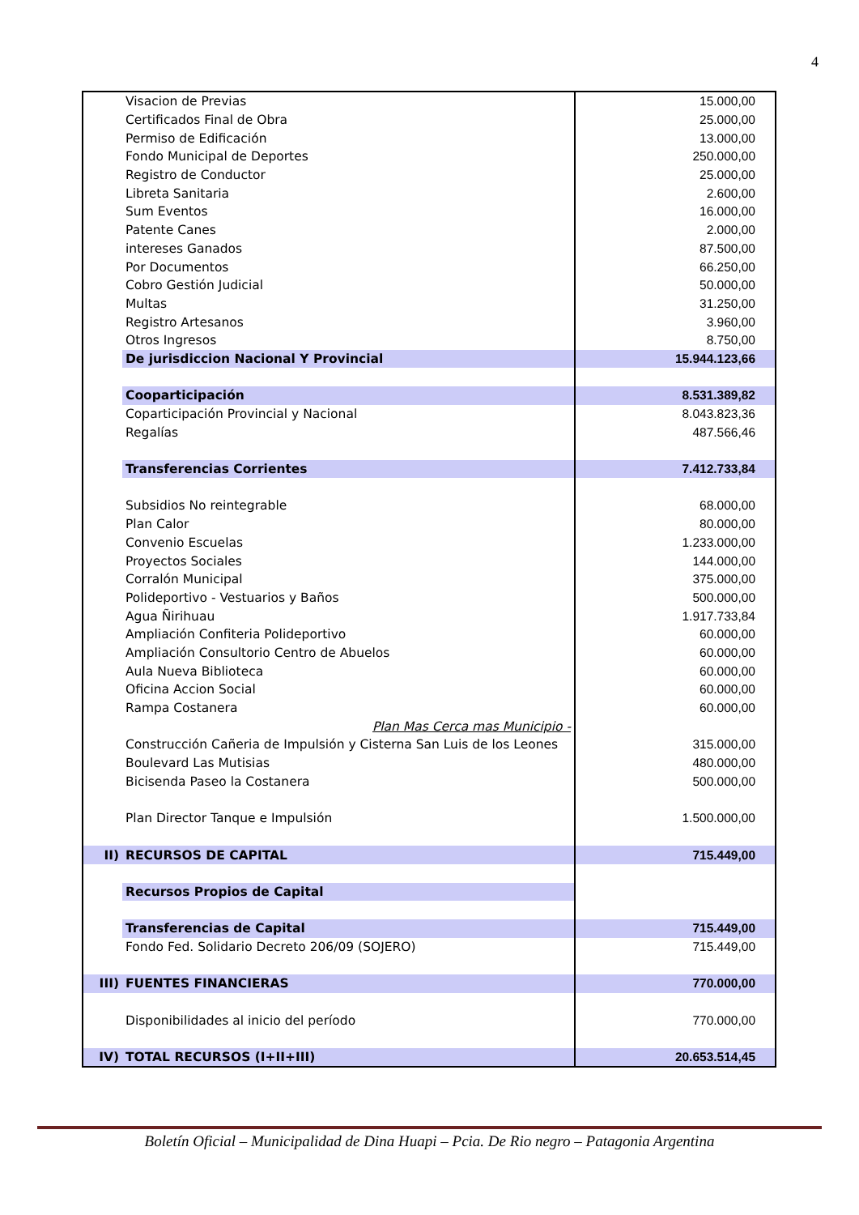4
| | Visacion de Previas | 15.000,00 |
| | Certificados Final de Obra | 25.000,00 |
| | Permiso de Edificación | 13.000,00 |
| | Fondo Municipal de Deportes | 250.000,00 |
| | Registro de Conductor | 25.000,00 |
| | Libreta Sanitaria | 2.600,00 |
| | Sum Eventos | 16.000,00 |
| | Patente Canes | 2.000,00 |
| | intereses Ganados | 87.500,00 |
| | Por Documentos | 66.250,00 |
| | Cobro Gestión Judicial | 50.000,00 |
| | Multas | 31.250,00 |
| | Registro Artesanos | 3.960,00 |
| | Otros Ingresos | 8.750,00 |
| | De jurisdiccion Nacional Y Provincial | 15.944.123,66 |
| | Cooparticipación | 8.531.389,82 |
| | Coparticipación Provincial y Nacional | 8.043.823,36 |
| | Regalías | 487.566,46 |
| | Transferencias Corrientes | 7.412.733,84 |
| | Subsidios No reintegrable | 68.000,00 |
| | Plan Calor | 80.000,00 |
| | Convenio Escuelas | 1.233.000,00 |
| | Proyectos Sociales | 144.000,00 |
| | Corralón Municipal | 375.000,00 |
| | Polideportivo - Vestuarios y Baños | 500.000,00 |
| | Agua Ñirihuau | 1.917.733,84 |
| | Ampliación Confiteria Polideportivo | 60.000,00 |
| | Ampliación Consultorio Centro de Abuelos | 60.000,00 |
| | Aula Nueva Biblioteca | 60.000,00 |
| | Oficina Accion Social | 60.000,00 |
| | Rampa Costanera | 60.000,00 |
| | Plan Mas Cerca mas Municipio - | |
| | Construcción Cañeria de Impulsión y Cisterna San Luis de los Leones | 315.000,00 |
| | Boulevard Las Mutisias | 480.000,00 |
| | Bicisenda Paseo la Costanera | 500.000,00 |
| | Plan Director Tanque e Impulsión | 1.500.000,00 |
| II) | RECURSOS DE CAPITAL | 715.449,00 |
| | Recursos Propios de Capital | |
| | Transferencias de Capital | 715.449,00 |
| | Fondo Fed. Solidario Decreto 206/09 (SOJERO) | 715.449,00 |
| III) | FUENTES FINANCIERAS | 770.000,00 |
| | Disponibilidades al inicio del período | 770.000,00 |
| IV) | TOTAL RECURSOS (I+II+III) | 20.653.514,45 |
Boletín Oficial – Municipalidad de Dina Huapi – Pcia. De Rio negro – Patagonia Argentina